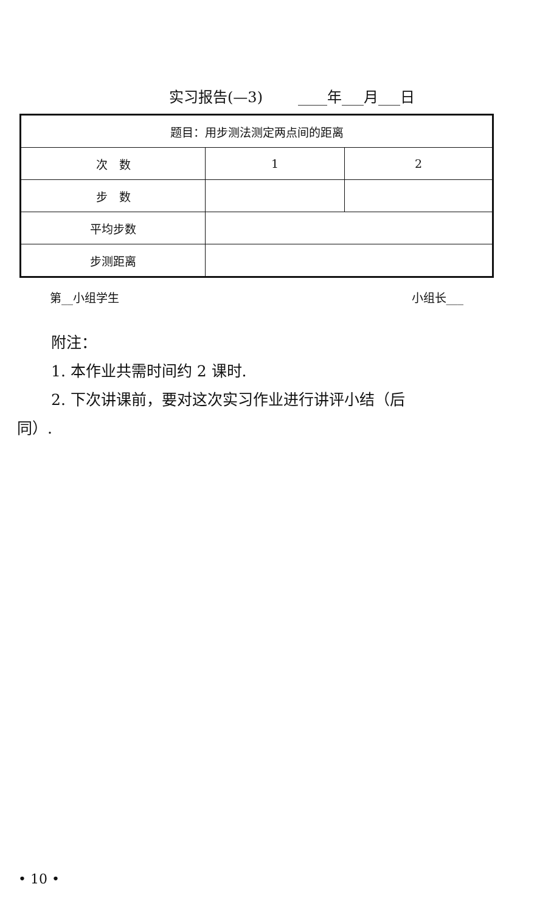实习报告(—3) ____年___月___日
| 题目：用步测法测定两点间的距离 | | |
| 次 数 | 1 | 2 |
| 步 数 | | |
| 平均步数 | | |
| 步测距离 | | |
第__小组学生 小组长___
附注：
1. 本作业共需时间约 2 课时.
2. 下次讲课前，要对这次实习作业进行讲评小结（后
同）.
• 10 •